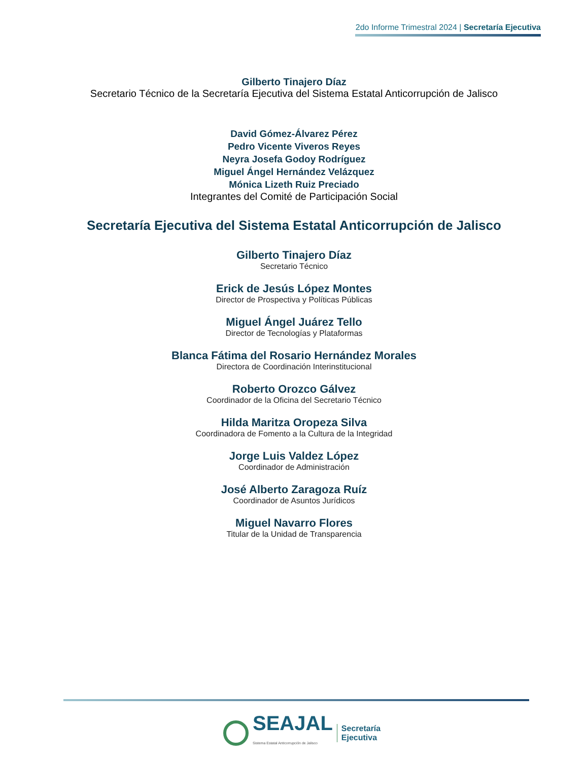2do Informe Trimestral 2024 | Secretaría Ejecutiva
Gilberto Tinajero Díaz
Secretario Técnico de la Secretaría Ejecutiva del Sistema Estatal Anticorrupción de Jalisco
David Gómez-Álvarez Pérez
Pedro Vicente Viveros Reyes
Neyra Josefa Godoy Rodríguez
Miguel Ángel Hernández Velázquez
Mónica Lizeth Ruiz Preciado
Integrantes del Comité de Participación Social
Secretaría Ejecutiva del Sistema Estatal Anticorrupción de Jalisco
Gilberto Tinajero Díaz
Secretario Técnico
Erick de Jesús López Montes
Director de Prospectiva y Políticas Públicas
Miguel Ángel Juárez Tello
Director de Tecnologías y Plataformas
Blanca Fátima del Rosario Hernández Morales
Directora de Coordinación Interinstitucional
Roberto Orozco Gálvez
Coordinador de la Oficina del Secretario Técnico
Hilda Maritza Oropeza Silva
Coordinadora de Fomento a la Cultura de la Integridad
Jorge Luis Valdez López
Coordinador de Administración
José Alberto Zaragoza Ruíz
Coordinador de Asuntos Jurídicos
Miguel Navarro Flores
Titular de la Unidad de Transparencia
SEAJAL
Sistema Estatal Anticorrupción de Jalisco
Secretaría
Ejecutiva